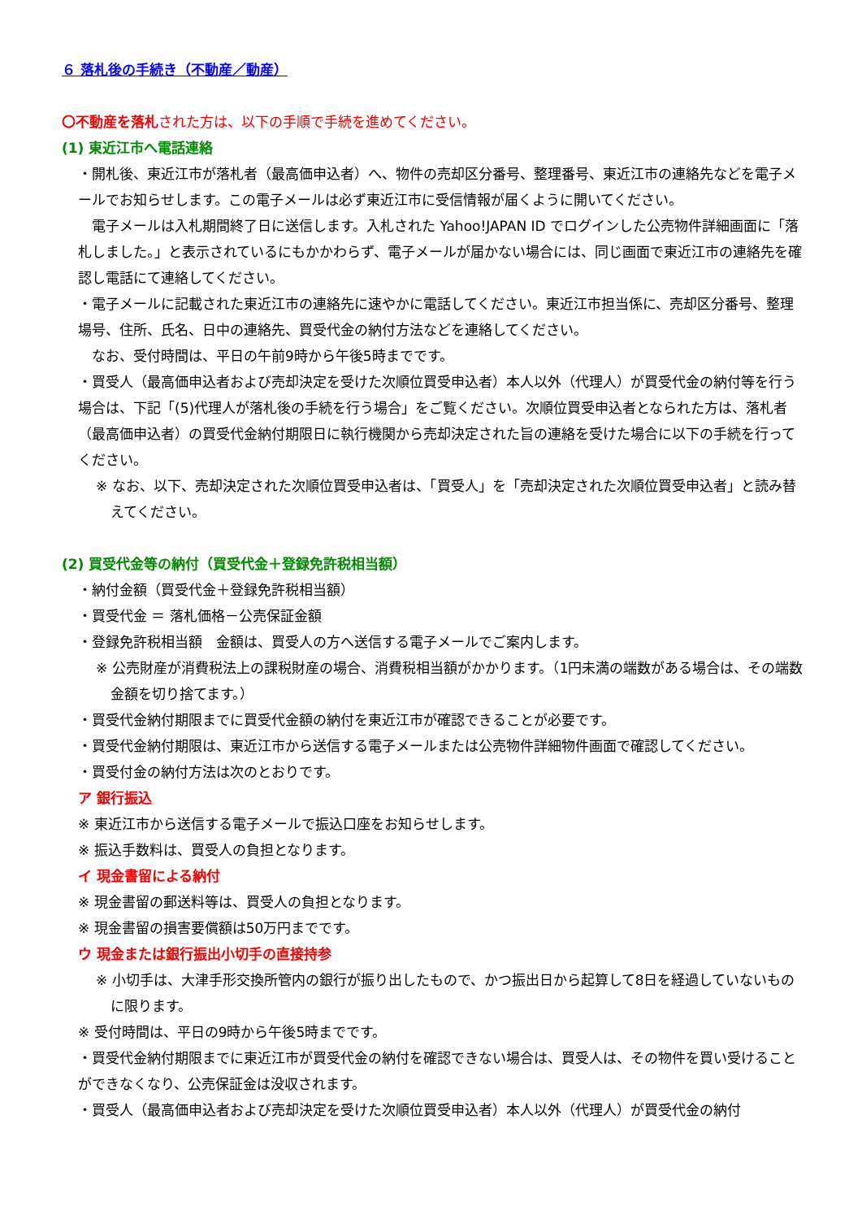６ 落札後の手続き（不動産／動産）
〇不動産を落札された方は、以下の手順で手続を進めてください。
(1) 東近江市へ電話連絡
・開札後、東近江市が落札者（最高価申込者）へ、物件の売却区分番号、整理番号、東近江市の連絡先などを電子メールでお知らせします。この電子メールは必ず東近江市に受信情報が届くように開いてください。
　電子メールは入札期間終了日に送信します。入札された Yahoo!JAPAN ID でログインした公売物件詳細画面に「落札しました。」と表示されているにもかかわらず、電子メールが届かない場合には、同じ画面で東近江市の連絡先を確認し電話にて連絡してください。
・電子メールに記載された東近江市の連絡先に速やかに電話してください。東近江市担当係に、売却区分番号、整理場号、住所、氏名、日中の連絡先、買受代金の納付方法などを連絡してください。
　なお、受付時間は、平日の午前9時から午後5時までです。
・買受人（最高価申込者および売却決定を受けた次順位買受申込者）本人以外（代理人）が買受代金の納付等を行う場合は、下記「(5)代理人が落札後の手続を行う場合」をご覧ください。次順位買受申込者となられた方は、落札者（最高価申込者）の買受代金納付期限日に執行機関から売却決定された旨の連絡を受けた場合に以下の手続を行ってください。
※ なお、以下、売却決定された次順位買受申込者は、「買受人」を「売却決定された次順位買受申込者」と読み替えてください。
(2) 買受代金等の納付（買受代金＋登録免許税相当額）
・納付金額（買受代金＋登録免許税相当額）
・買受代金 ＝ 落札価格－公売保証金額
・登録免許税相当額　金額は、買受人の方へ送信する電子メールでご案内します。
※ 公売財産が消費税法上の課税財産の場合、消費税相当額がかかります。（1円未満の端数がある場合は、その端数金額を切り捨てます。）
・買受代金納付期限までに買受代金額の納付を東近江市が確認できることが必要です。
・買受代金納付期限は、東近江市から送信する電子メールまたは公売物件詳細物件画面で確認してください。
・買受付金の納付方法は次のとおりです。
ア 銀行振込
※ 東近江市から送信する電子メールで振込口座をお知らせします。
※ 振込手数料は、買受人の負担となります。
イ 現金書留による納付
※ 現金書留の郵送料等は、買受人の負担となります。
※ 現金書留の損害要償額は50万円までです。
ウ 現金または銀行振出小切手の直接持参
※ 小切手は、大津手形交換所管内の銀行が振り出したもので、かつ振出日から起算して8日を経過していないものに限ります。
※ 受付時間は、平日の9時から午後5時までです。
・買受代金納付期限までに東近江市が買受代金の納付を確認できない場合は、買受人は、その物件を買い受けることができなくなり、公売保証金は没収されます。
・買受人（最高価申込者および売却決定を受けた次順位買受申込者）本人以外（代理人）が買受代金の納付